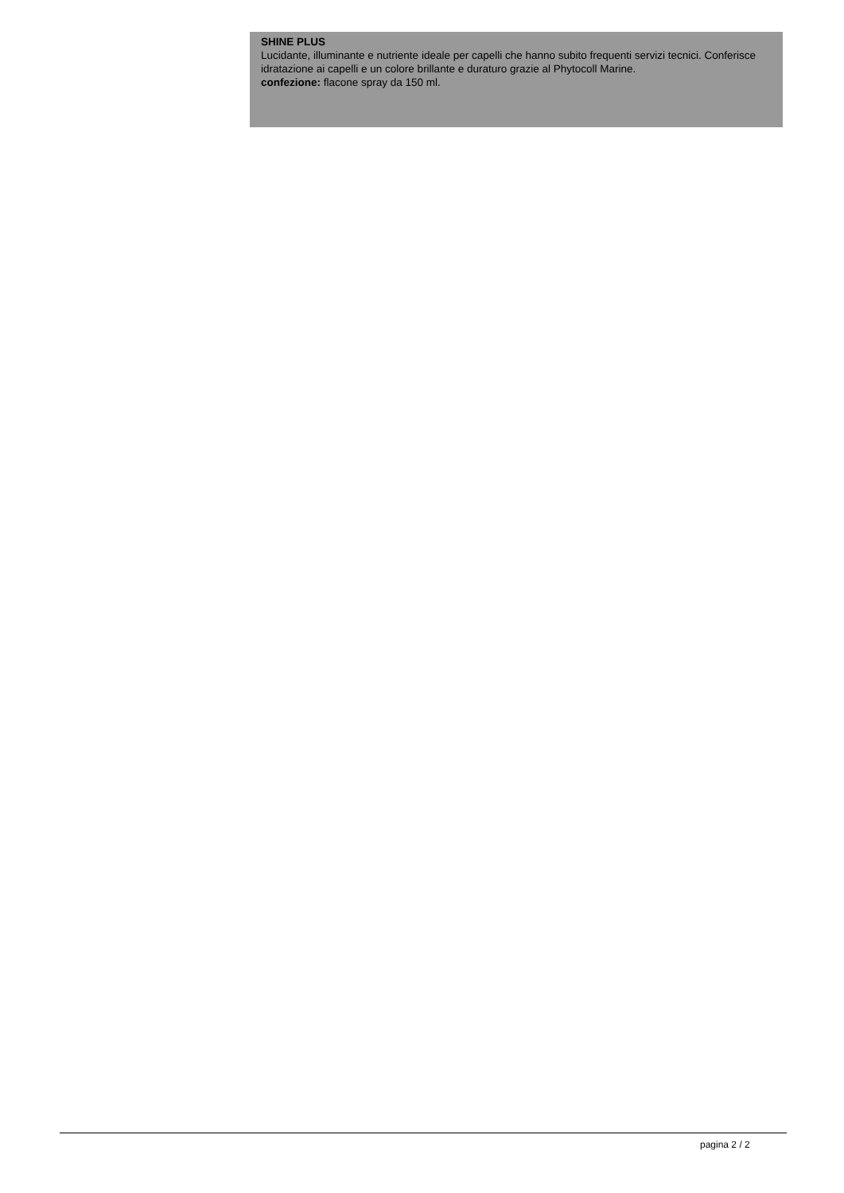SHINE PLUS
Lucidante, illuminante e nutriente ideale per capelli che hanno subito frequenti servizi tecnici. Conferisce idratazione ai capelli e un colore brillante e duraturo grazie al Phytocoll Marine.
confezione: flacone spray da 150 ml.
pagina 2 / 2